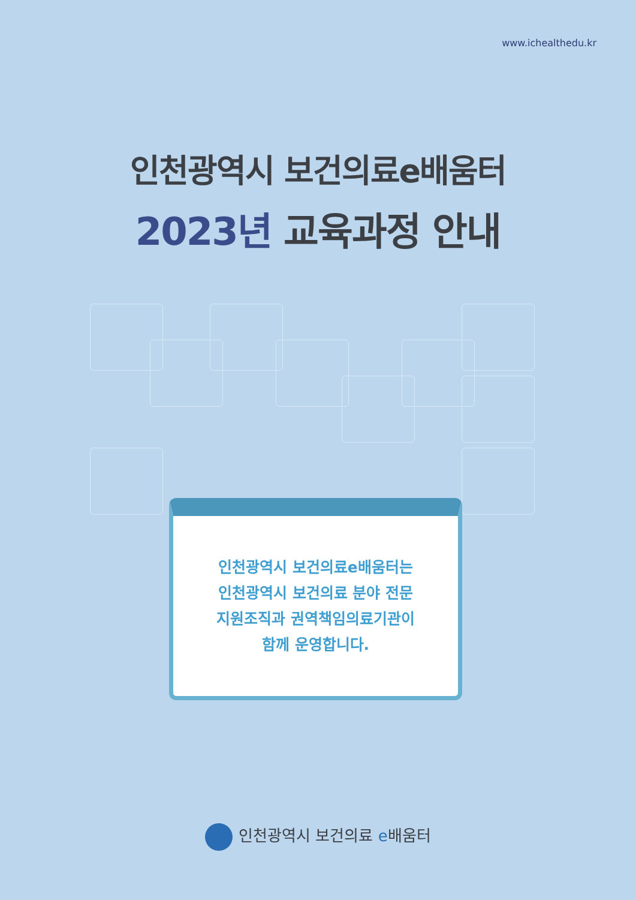www.ichealthedu.kr
인천광역시 보건의료e배움터
2023년 교육과정 안내
인천광역시 보건의료e배움터는
인천광역시 보건의료 분야 전문
지원조직과 권역책임의료기관이
함께 운영합니다.
인천광역시 보건의료 e배움터